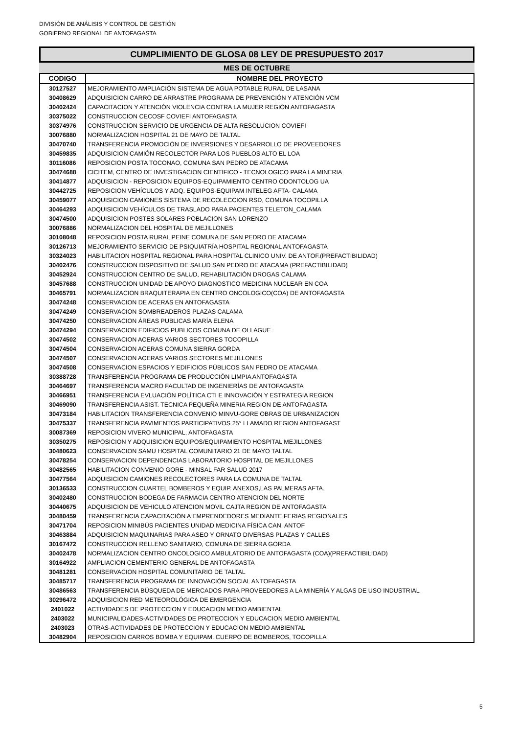DIVISIÓN DE ANÁLISIS Y CONTROL DE GESTIÓN
GOBIERNO REGIONAL DE ANTOFAGASTA
CUMPLIMIENTO DE GLOSA 08 LEY DE PRESUPUESTO 2017
MES DE OCTUBRE
| CODIGO | NOMBRE DEL PROYECTO |
| --- | --- |
| 30127527 | MEJORAMIENTO AMPLIACIÓN SISTEMA DE AGUA POTABLE RURAL DE LASANA |
| 30408629 | ADQUISICION CARRO DE ARRASTRE PROGRAMA DE PREVENCIÓN Y ATENCIÓN VCM |
| 30402424 | CAPACITACION Y ATENCIÓN VIOLENCIA CONTRA LA MUJER REGIÓN ANTOFAGASTA |
| 30375022 | CONSTRUCCION CECOSF COVIEFI ANTOFAGASTA |
| 30374976 | CONSTRUCCION SERVICIO DE URGENCIA DE ALTA RESOLUCION COVIEFI |
| 30076880 | NORMALIZACION HOSPITAL 21 DE MAYO DE TALTAL |
| 30470740 | TRANSFERENCIA PROMOCIÓN DE INVERSIONES Y DESARROLLO DE PROVEEDORES |
| 30459835 | ADQUISICION CAMIÓN RECOLECTOR PARA LOS PUEBLOS ALTO EL LOA |
| 30116086 | REPOSICION POSTA TOCONAO, COMUNA SAN PEDRO DE ATACAMA |
| 30474688 | CICITEM, CENTRO DE INVESTIGACION CIENTIFICO - TECNOLOGICO PARA LA MINERIA |
| 30414877 | ADQUISICION - REPOSICION EQUIPOS-EQUIPAMIENTO CENTRO ODONTOLOG UA |
| 30442725 | REPOSICION VEHÍCULOS Y ADQ. EQUIPOS-EQUIPAM INTELEG AFTA- CALAMA |
| 30459077 | ADQUISICION CAMIONES SISTEMA DE RECOLECCION RSD, COMUNA TOCOPILLA |
| 30464293 | ADQUISICION VEHÍCULOS DE TRASLADO PARA PACIENTES TELETON_CALAMA |
| 30474500 | ADQUISICION POSTES SOLARES POBLACION SAN LORENZO |
| 30076886 | NORMALIZACION DEL HOSPITAL DE MEJILLONES |
| 30108048 | REPOSICION POSTA RURAL PEINE COMUNA DE SAN PEDRO DE ATACAMA |
| 30126713 | MEJORAMIENTO SERVICIO DE PSIQUIATRÍA HOSPITAL REGIONAL ANTOFAGASTA |
| 30324023 | HABILITACION HOSPITAL REGIONAL PARA HOSPITAL CLINICO UNIV. DE ANTOF.(PREFACTIBILIDAD) |
| 30402476 | CONSTRUCCION DISPOSITIVO DE SALUD SAN PEDRO DE ATACAMA (PREFACTIBILIDAD) |
| 30452924 | CONSTRUCCION CENTRO DE SALUD, REHABILITACIÓN DROGAS CALAMA |
| 30457688 | CONSTRUCCION UNIDAD DE APOYO DIAGNOSTICO MEDICINA NUCLEAR EN COA |
| 30465791 | NORMALIZACION BRAQUITERAPIA EN CENTRO ONCOLOGICO(COA) DE ANTOFAGASTA |
| 30474248 | CONSERVACION DE ACERAS EN ANTOFAGASTA |
| 30474249 | CONSERVACION SOMBREADEROS PLAZAS CALAMA |
| 30474250 | CONSERVACION ÁREAS PUBLICAS MARÍA ELENA |
| 30474294 | CONSERVACION EDIFICIOS PUBLICOS COMUNA DE OLLAGUE |
| 30474502 | CONSERVACION ACERAS VARIOS SECTORES TOCOPILLA |
| 30474504 | CONSERVACION ACERAS COMUNA SIERRA GORDA |
| 30474507 | CONSERVACION ACERAS VARIOS SECTORES MEJILLONES |
| 30474508 | CONSERVACION ESPACIOS Y EDIFICIOS PÚBLICOS SAN PEDRO DE ATACAMA |
| 30388728 | TRANSFERENCIA PROGRAMA DE PRODUCCIÓN LIMPIA ANTOFAGASTA |
| 30464697 | TRANSFERENCIA MACRO FACULTAD DE INGENIERÍAS DE ANTOFAGASTA |
| 30466951 | TRANSFERENCIA EVLUACIÓN POLÍTICA CTI E INNOVACIÓN Y ESTRATEGIA REGION |
| 30469090 | TRANSFERENCIA ASIST. TECNICA PEQUEÑA MINERIA REGION DE ANTOFAGASTA |
| 30473184 | HABILITACION TRANSFERENCIA CONVENIO MINVU-GORE OBRAS DE URBANIZACION |
| 30475337 | TRANSFERENCIA PAVIMENTOS PARTICIPATIVOS 25° LLAMADO REGION ANTOFAGAST |
| 30087369 | REPOSICION VIVERO MUNICIPAL, ANTOFAGASTA |
| 30350275 | REPOSICION Y ADQUISICION EQUIPOS/EQUIPAMIENTO HOSPITAL MEJILLONES |
| 30480623 | CONSERVACION SAMU HOSPITAL COMUNITARIO 21 DE MAYO TALTAL |
| 30478254 | CONSERVACION DEPENDENCIAS LABORATORIO HOSPITAL DE MEJILLONES |
| 30482565 | HABILITACION CONVENIO GORE - MINSAL FAR SALUD 2017 |
| 30477564 | ADQUISICION CAMIONES RECOLECTORES PARA LA COMUNA DE TALTAL |
| 30136533 | CONSTRUCCION CUARTEL BOMBEROS Y EQUIP. ANEXOS,LAS PALMERAS AFTA. |
| 30402480 | CONSTRUCCION BODEGA DE FARMACIA CENTRO ATENCION DEL NORTE |
| 30440675 | ADQUISICION DE VEHICULO ATENCION MOVIL CAJTA REGION DE ANTOFAGASTA |
| 30480459 | TRANSFERENCIA CAPACITACIÓN A EMPRENDEDORES MEDIANTE FERIAS REGIONALES |
| 30471704 | REPOSICION MINIBÚS PACIENTES UNIDAD MEDICINA FÍSICA CAN, ANTOF |
| 30463884 | ADQUISICION MAQUINARIAS PARA ASEO Y ORNATO DIVERSAS PLAZAS Y CALLES |
| 30167472 | CONSTRUCCION RELLENO SANITARIO, COMUNA DE SIERRA GORDA |
| 30402478 | NORMALIZACION CENTRO ONCOLOGICO AMBULATORIO DE ANTOFAGASTA (COA)(PREFACTIBILIDAD) |
| 30164922 | AMPLIACION CEMENTERIO GENERAL DE ANTOFAGASTA |
| 30481281 | CONSERVACION HOSPITAL COMUNITARIO DE TALTAL |
| 30485717 | TRANSFERENCIA PROGRAMA DE INNOVACIÓN SOCIAL ANTOFAGASTA |
| 30486563 | TRANSFERENCIA BÚSQUEDA DE MERCADOS PARA PROVEEDORES A LA MINERÍA Y ALGAS DE USO INDUSTRIAL |
| 30296472 | ADQUISICION RED METEOROLÓGICA DE EMERGENCIA |
| 2401022 | ACTIVIDADES DE PROTECCION Y EDUCACION MEDIO AMBIENTAL |
| 2403022 | MUNICIPALIDADES-ACTIVIDADES DE PROTECCION Y EDUCACION MEDIO AMBIENTAL |
| 2403023 | OTRAS-ACTIVIDADES DE PROTECCION Y EDUCACION MEDIO AMBIENTAL |
| 30482904 | REPOSICION CARROS BOMBA Y EQUIPAM. CUERPO DE BOMBEROS, TOCOPILLA |
5